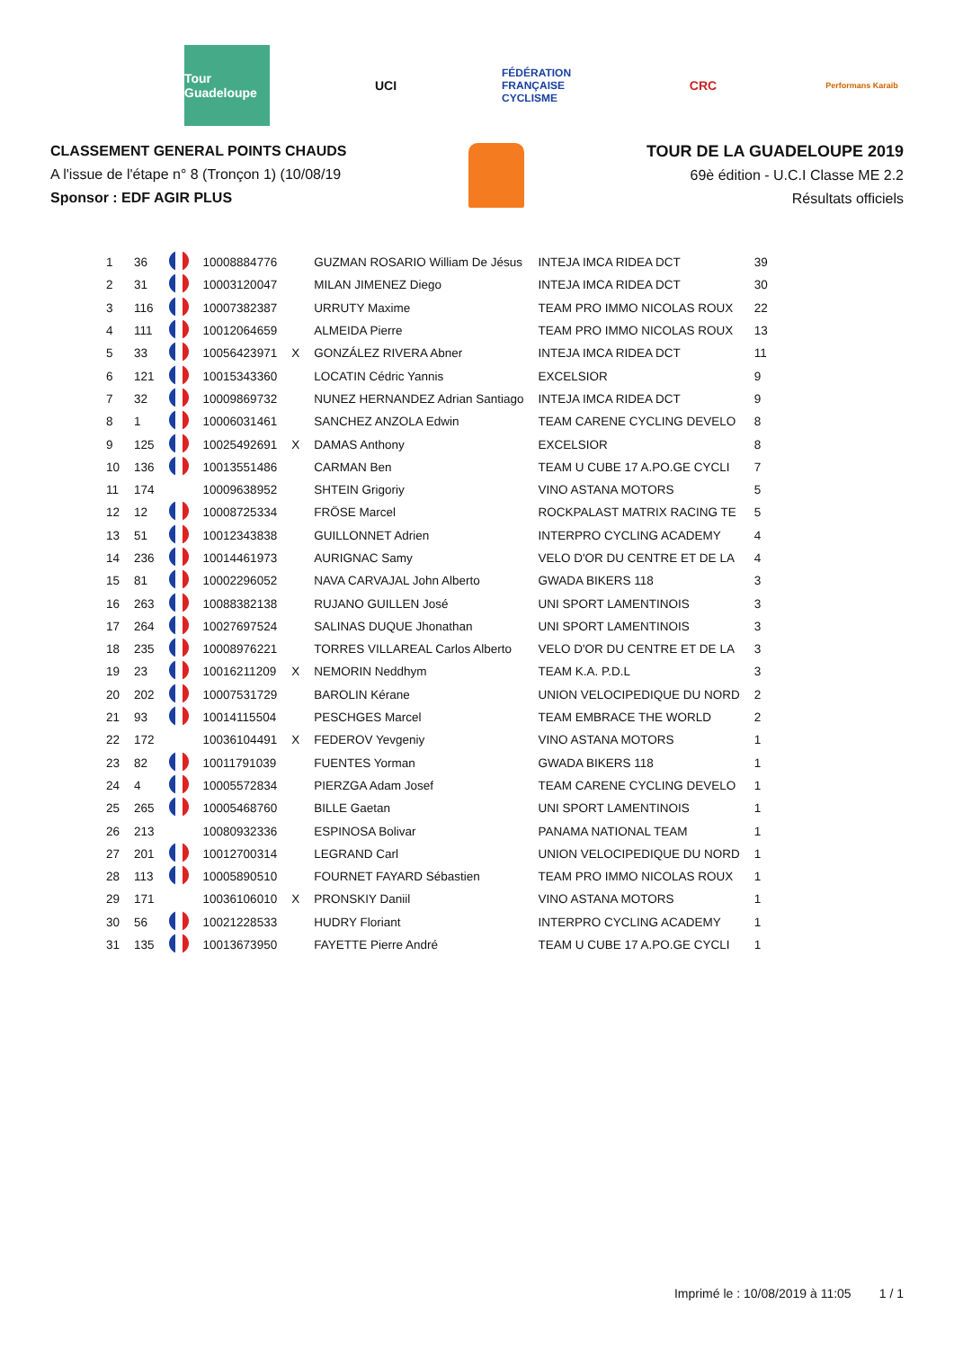Tour Guadeloupe
UCI
FÉDÉRATION FRANÇAISE CYCLISME
CRC
Performans Karaib
CLASSEMENT GENERAL POINTS CHAUDS
A l'issue de l'étape n° 8 (Tronçon 1) (10/08/19
Sponsor : EDF AGIR PLUS
TOUR DE LA GUADELOUPE 2019
69è édition - U.C.I Classe ME 2.2
Résultats officiels
| 1 | 36 | | 10008884776 | | GUZMAN ROSARIO William De Jésus | INTEJA IMCA RIDEA DCT | 39 |
| 2 | 31 | | 10003120047 | | MILAN JIMENEZ Diego | INTEJA IMCA RIDEA DCT | 30 |
| 3 | 116 | | 10007382387 | | URRUTY Maxime | TEAM PRO IMMO NICOLAS ROUX | 22 |
| 4 | 111 | | 10012064659 | | ALMEIDA Pierre | TEAM PRO IMMO NICOLAS ROUX | 13 |
| 5 | 33 | | 10056423971 | X | GONZÁLEZ RIVERA Abner | INTEJA IMCA RIDEA DCT | 11 |
| 6 | 121 | | 10015343360 | | LOCATIN Cédric Yannis | EXCELSIOR | 9 |
| 7 | 32 | | 10009869732 | | NUNEZ HERNANDEZ Adrian Santiago | INTEJA IMCA RIDEA DCT | 9 |
| 8 | 1 | | 10006031461 | | SANCHEZ ANZOLA Edwin | TEAM CARENE CYCLING DEVELO | 8 |
| 9 | 125 | | 10025492691 | X | DAMAS Anthony | EXCELSIOR | 8 |
| 10 | 136 | | 10013551486 | | CARMAN Ben | TEAM U CUBE 17 A.PO.GE CYCLI | 7 |
| 11 | 174 | | 10009638952 | | SHTEIN Grigoriy | VINO ASTANA MOTORS | 5 |
| 12 | 12 | | 10008725334 | | FRÖSE Marcel | ROCKPALAST MATRIX RACING TE | 5 |
| 13 | 51 | | 10012343838 | | GUILLONNET Adrien | INTERPRO CYCLING ACADEMY | 4 |
| 14 | 236 | | 10014461973 | | AURIGNAC Samy | VELO D'OR DU CENTRE ET DE LA | 4 |
| 15 | 81 | | 10002296052 | | NAVA CARVAJAL John Alberto | GWADA BIKERS 118 | 3 |
| 16 | 263 | | 10088382138 | | RUJANO GUILLEN José | UNI SPORT LAMENTINOIS | 3 |
| 17 | 264 | | 10027697524 | | SALINAS DUQUE Jhonathan | UNI SPORT LAMENTINOIS | 3 |
| 18 | 235 | | 10008976221 | | TORRES VILLAREAL Carlos Alberto | VELO D'OR DU CENTRE ET DE LA | 3 |
| 19 | 23 | | 10016211209 | X | NEMORIN Neddhym | TEAM K.A. P.D.L | 3 |
| 20 | 202 | | 10007531729 | | BAROLIN Kérane | UNION VELOCIPEDIQUE DU NORD | 2 |
| 21 | 93 | | 10014115504 | | PESCHGES Marcel | TEAM EMBRACE THE WORLD | 2 |
| 22 | 172 | | 10036104491 | X | FEDEROV Yevgeniy | VINO ASTANA MOTORS | 1 |
| 23 | 82 | | 10011791039 | | FUENTES Yorman | GWADA BIKERS 118 | 1 |
| 24 | 4 | | 10005572834 | | PIERZGA Adam Josef | TEAM CARENE CYCLING DEVELO | 1 |
| 25 | 265 | | 10005468760 | | BILLE Gaetan | UNI SPORT LAMENTINOIS | 1 |
| 26 | 213 | | 10080932336 | | ESPINOSA Bolivar | PANAMA NATIONAL TEAM | 1 |
| 27 | 201 | | 10012700314 | | LEGRAND Carl | UNION VELOCIPEDIQUE DU NORD | 1 |
| 28 | 113 | | 10005890510 | | FOURNET FAYARD Sébastien | TEAM PRO IMMO NICOLAS ROUX | 1 |
| 29 | 171 | | 10036106010 | X | PRONSKIY Daniil | VINO ASTANA MOTORS | 1 |
| 30 | 56 | | 10021228533 | | HUDRY Floriant | INTERPRO CYCLING ACADEMY | 1 |
| 31 | 135 | | 10013673950 | | FAYETTE Pierre André | TEAM U CUBE 17 A.PO.GE CYCLI | 1 |
Imprimé le : 10/08/2019 à 11:05 1 / 1